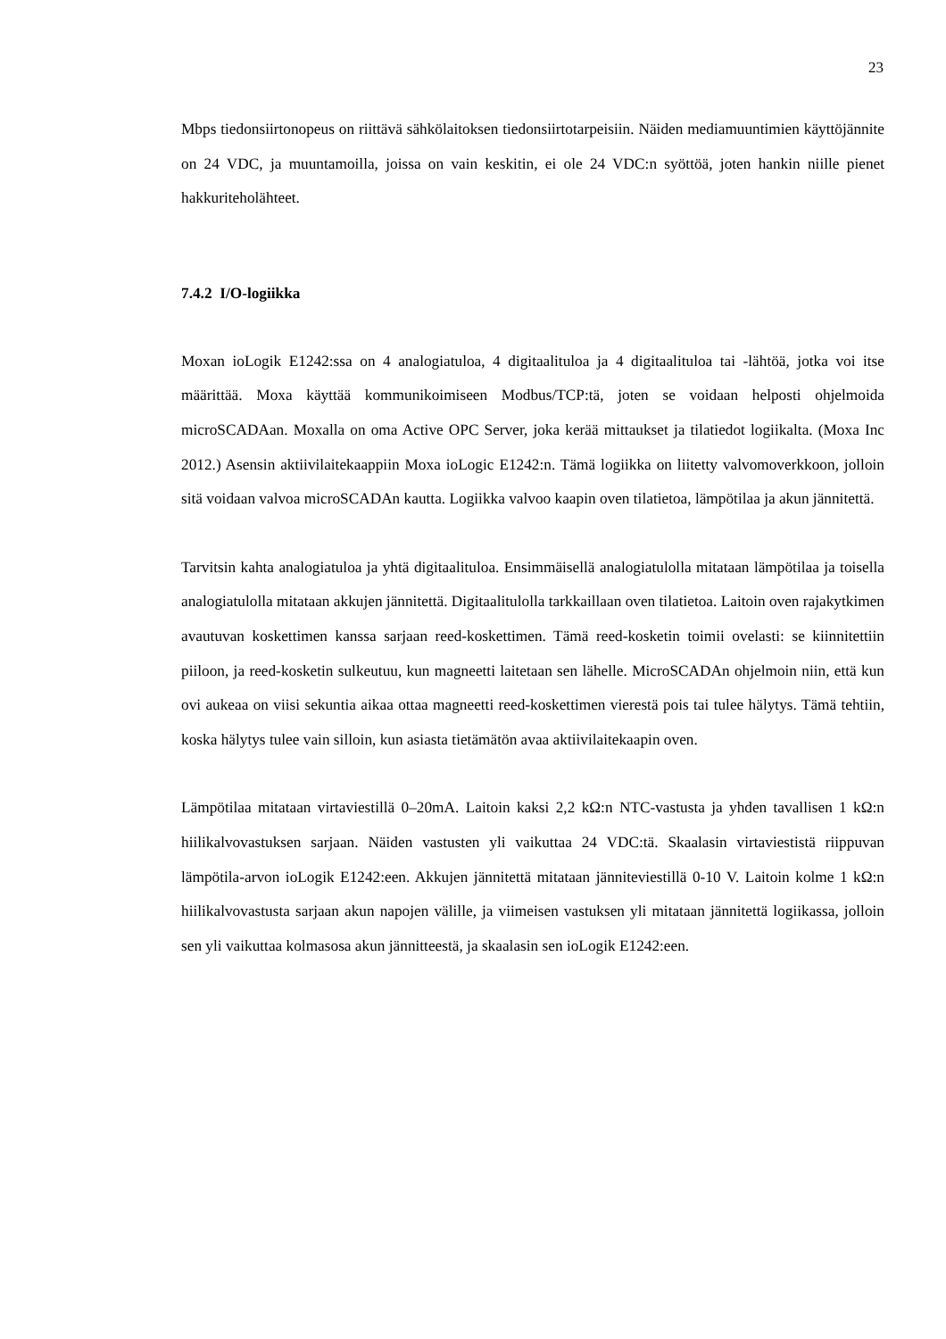23
Mbps tiedonsiirtonopeus on riittävä sähkölaitoksen tiedonsiirtotarpeisiin. Näiden mediamuuntimien käyttöjännite on 24 VDC, ja muuntamoilla, joissa on vain keskitin, ei ole 24 VDC:n syöttöä, joten hankin niille pienet hakkuriteholähteet.
7.4.2 I/O-logiikka
Moxan ioLogik E1242:ssa on 4 analogiatuloa, 4 digitaalituloa ja 4 digitaalituloa tai -lähtöä, jotka voi itse määrittää. Moxa käyttää kommunikoimiseen Modbus/TCP:tä, joten se voidaan helposti ohjelmoida microSCADAan. Moxalla on oma Active OPC Server, joka kerää mittaukset ja tilatiedot logiikalta. (Moxa Inc 2012.) Asensin aktiivilaitekaappiin Moxa ioLogic E1242:n. Tämä logiikka on liitetty valvomoverkkoon, jolloin sitä voidaan valvoa microSCADAn kautta. Logiikka valvoo kaapin oven tilatietoa, lämpötilaa ja akun jännitettä.
Tarvitsin kahta analogiatuloa ja yhtä digitaalituloa. Ensimmäisellä analogiatulolla mitataan lämpötilaa ja toisella analogiatulolla mitataan akkujen jännitettä. Digitaalitulolla tarkkaillaan oven tilatietoa. Laitoin oven rajakytkimen avautuvan koskettimen kanssa sarjaan reed-koskettimen. Tämä reed-kosketin toimii ovelasti: se kiinnitettiin piiloon, ja reed-kosketin sulkeutuu, kun magneetti laitetaan sen lähelle. MicroSCADAn ohjelmoin niin, että kun ovi aukeaa on viisi sekuntia aikaa ottaa magneetti reed-koskettimen vierestä pois tai tulee hälytys. Tämä tehtiin, koska hälytys tulee vain silloin, kun asiasta tietämätön avaa aktiivilaitekaapin oven.
Lämpötilaa mitataan virtaviestillä 0–20mA. Laitoin kaksi 2,2 kΩ:n NTC-vastusta ja yhden tavallisen 1 kΩ:n hiilikalvovastuksen sarjaan. Näiden vastusten yli vaikuttaa 24 VDC:tä. Skaalasin virtaviestistä riippuvan lämpötila-arvon ioLogik E1242:een. Akkujen jännitettä mitataan jänniteviestillä 0-10 V. Laitoin kolme 1 kΩ:n hiilikalvovastusta sarjaan akun napojen välille, ja viimeisen vastuksen yli mitataan jännitettä logiikassa, jolloin sen yli vaikuttaa kolmasosa akun jännitteestä, ja skaalasin sen ioLogik E1242:een.